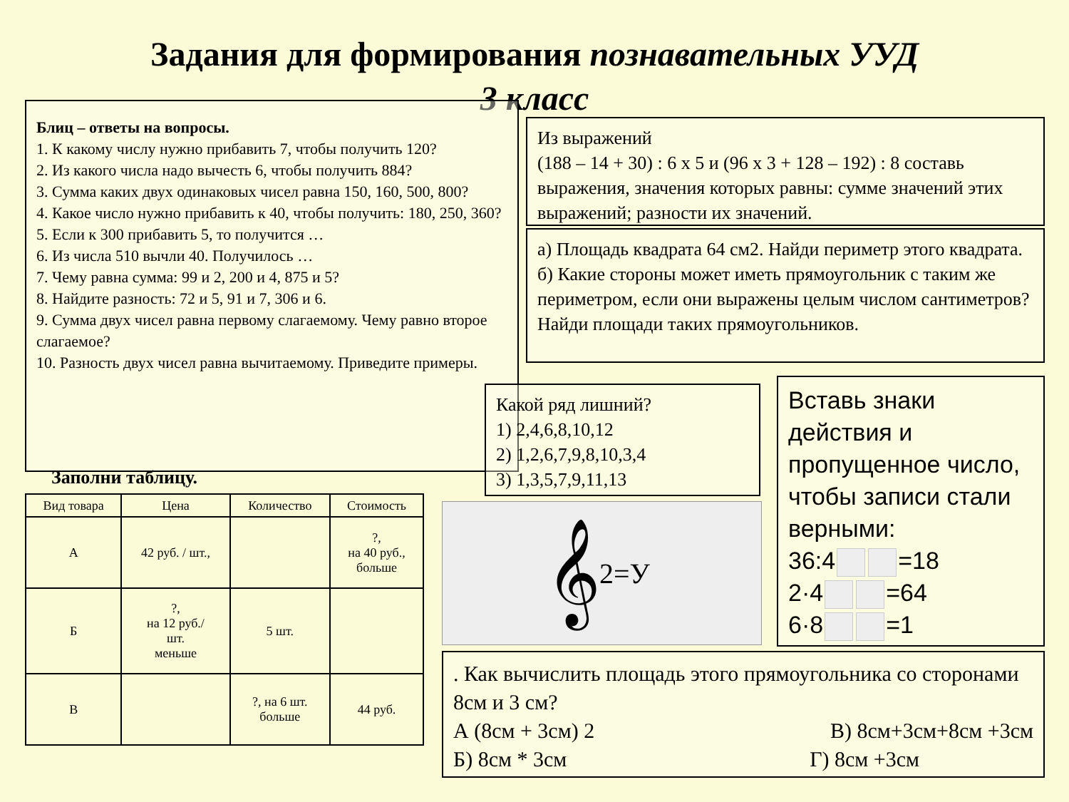Задания для формирования познавательных УУД
3 класс
Блиц – ответы на вопросы.
1. К какому числу нужно прибавить 7, чтобы получить 120?
2. Из какого числа надо вычесть 6, чтобы получить 884?
3. Сумма каких двух одинаковых чисел равна 150, 160, 500, 800?
4. Какое число нужно прибавить к 40, чтобы получить: 180, 250, 360?
5. Если к 300 прибавить 5, то получится …
6. Из числа 510 вычли 40. Получилось …
7. Чему равна сумма: 99 и 2, 200 и 4, 875 и 5?
8. Найдите разность: 72 и 5, 91 и 7, 306 и 6.
9. Сумма двух чисел равна первому слагаемому. Чему равно второе слагаемое?
10. Разность двух чисел равна вычитаемому. Приведите примеры.
Из выражений
(188 – 14 + 30) : 6 х 5 и (96 х 3 + 128 – 192) : 8 составь выражения, значения которых равны: сумме значений этих выражений; разности их значений.
а) Площадь квадрата 64 см2. Найди периметр этого квадрата.
б) Какие стороны может иметь прямоугольник с таким же периметром, если они выражены целым числом сантиметров? Найди площади таких прямоугольников.
Заполни таблицу.
| Вид товара | Цена | Количество | Стоимость |
| --- | --- | --- | --- |
| А | 42 руб. / шт., | | ?, на 40 руб., больше |
| Б | ?, на 12 руб./ шт. меньше | 5 шт. | |
| В | | ?, на 6 шт. больше | 44 руб. |
Какой ряд лишний?
1) 2,4,6,8,10,12
2) 1,2,6,7,9,8,10,3,4
3) 1,3,5,7,9,11,13
𝄞 2=У
Вставь знаки действия и пропущенное число, чтобы записи стали верными:
36:4 =18
2·4 =64
6·8 =1
. Как вычислить площадь этого прямоугольника со сторонами 8см и 3 см?
А (8см + 3см) 2 В) 8см+3см+8см +3см
Б) 8см * 3см Г) 8см +3см